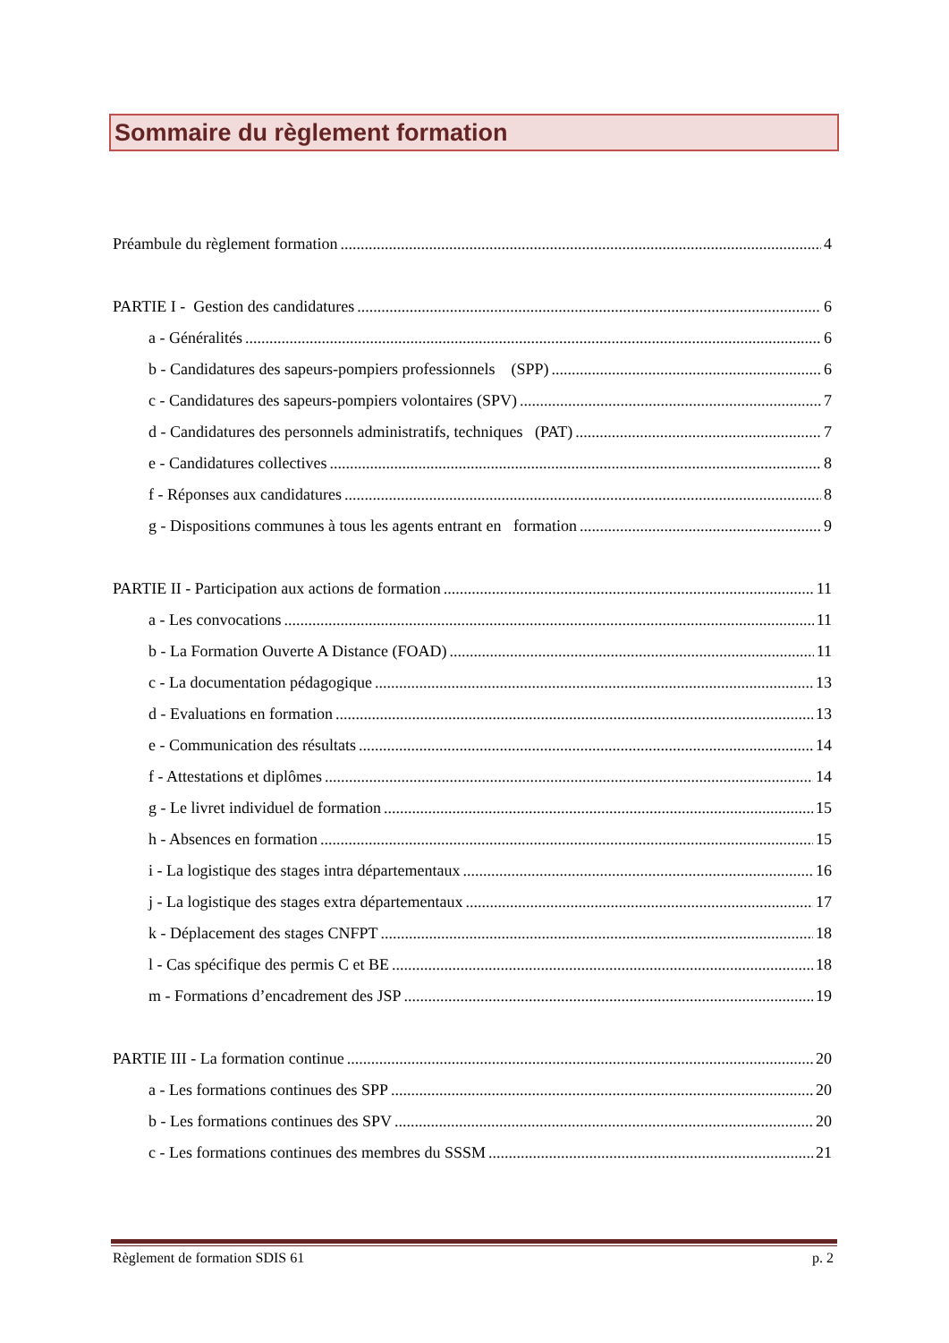Sommaire du règlement formation
Préambule du règlement formation 4
PARTIE I - Gestion des candidatures 6
a - Généralités 6
b - Candidatures des sapeurs-pompiers professionnels (SPP) 6
c - Candidatures des sapeurs-pompiers volontaires (SPV) 7
d - Candidatures des personnels administratifs, techniques (PAT) 7
e - Candidatures collectives 8
f - Réponses aux candidatures 8
g - Dispositions communes à tous les agents entrant en formation 9
PARTIE II - Participation aux actions de formation 11
a - Les convocations 11
b - La Formation Ouverte A Distance (FOAD) 11
c - La documentation pédagogique 13
d - Evaluations en formation 13
e - Communication des résultats 14
f - Attestations et diplômes 14
g - Le livret individuel de formation 15
h - Absences en formation 15
i - La logistique des stages intra départementaux 16
j - La logistique des stages extra départementaux 17
k - Déplacement des stages CNFPT 18
l - Cas spécifique des permis C et BE 18
m - Formations d’encadrement des JSP 19
PARTIE III - La formation continue 20
a - Les formations continues des SPP 20
b - Les formations continues des SPV 20
c - Les formations continues des membres du SSSM 21
Règlement de formation SDIS 61 p. 2